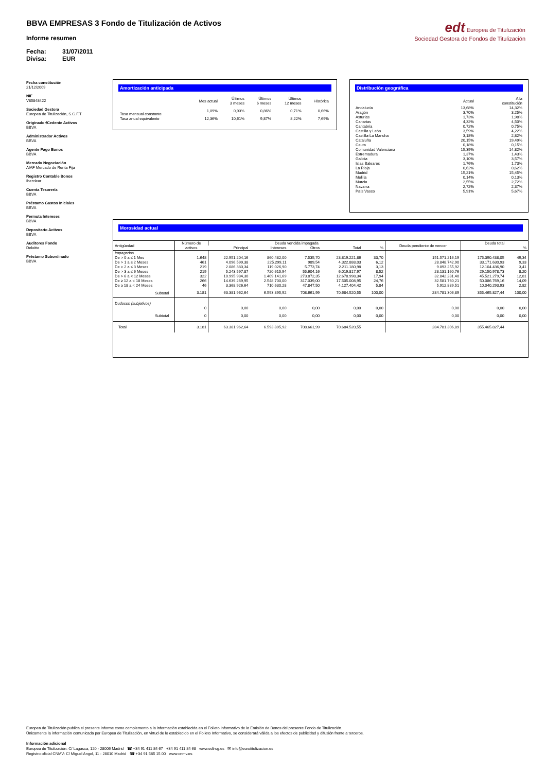BBVA EMPRESAS 3 Fondo de Titulización de Activos
Informe resumen
Fecha: 31/07/2011
Divisa: EUR
edt Europea de Titulización
Sociedad Gestora de Fondos de Titulización
Fecha constitución
21/12/2009
NIF
V85848422
Sociedad Gestora
Europea de Titulización, S.G.F.T
Originador/Cedente Activos
BBVA
Administrador Activos
BBVA
Agente Pago Bonos
BBVA
Mercado Negociación
AIAF Mercado de Renta Fija
Registro Contable Bonos
Iberclear
Cuenta Tesorería
BBVA
Préstamo Gastos Iniciales
BBVA
Permuta Intereses
BBVA
Depositario Activos
BBVA
Auditores Fondo
Deloitte
Préstamo Subordinado
BBVA
Amortización anticipada
| | Mes actual | Últimos 3 meses | Últimos 6 meses | Últimos 12 meses | Histórica |
| --- | --- | --- | --- | --- | --- |
| Tasa mensual constante | 1,09% | 0,93% | 0,86% | 0,71% | 0,66% |
| Tasa anual equivalente | 12,36% | 10,61% | 9,87% | 8,22% | 7,69% |
Distribución geográfica
| | Actual | A la constitución |
| --- | --- | --- |
| Andalucía | 13,68% | 14,32% |
| Aragón | 3,70% | 3,25% |
| Asturias | 1,73% | 1,98% |
| Canarias | 4,32% | 4,50% |
| Cantabria | 0,72% | 0,75% |
| Castilla y León | 3,59% | 4,22% |
| Castilla-La Mancha | 3,18% | 2,82% |
| Cataluña | 20,15% | 19,49% |
| Ceuta | 0,18% | 0,15% |
| Comunidad Valenciana | 15,39% | 14,82% |
| Extremadura | 1,37% | 1,43% |
| Galicia | 3,10% | 3,57% |
| Islas Baleares | 1,76% | 1,73% |
| La Rioja | 0,62% | 0,62% |
| Madrid | 15,21% | 15,45% |
| Melilla | 0,14% | 0,13% |
| Murcia | 2,55% | 2,72% |
| Navarra | 2,72% | 2,37% |
| País Vasco | 5,91% | 5,67% |
Morosidad actual
| Antigüedad | Número de activos | Deuda vencida impagada | | | | | Deuda pendiente de vencer | Deuda total | |
| --- | --- | --- | --- | --- | --- | --- | --- | --- | --- |
| | | Principal | Intereses | Otros | Total | % | | | % |
| Impagados | | | | | | | | | |
| De > 0 a ≤ 1 Mes | 1.648 | 22.951.204,16 | 860.482,00 | 7.535,70 | 23.819.221,86 | 33,70 | 151.571.216,19 | 175.390.438,05 | 49,34 |
| De > 1 a ≤ 2 Meses | 461 | 4.096.599,38 | 225.299,11 | 989,54 | 4.322.888,03 | 6,12 | 28.848.742,90 | 33.171.630,93 | 9,33 |
| De > 2 a ≤ 3 Meses | 219 | 2.086.380,34 | 119.026,90 | 5.773,74 | 2.211.180,98 | 3,13 | 9.893.255,92 | 12.104.436,90 | 3,41 |
| De > 3 a ≤ 6 Meses | 219 | 5.243.597,87 | 720.615,94 | 55.604,16 | 6.019.817,97 | 8,52 | 23.131.160,76 | 29.150.978,73 | 8,20 |
| De > 6 a < 12 Meses | 322 | 10.995.984,30 | 1.409.141,69 | 273.872,35 | 12.678.998,34 | 17,94 | 32.842.281,40 | 45.521.279,74 | 12,81 |
| De ≥ 12 a < 18 Meses | 266 | 14.639.269,95 | 2.548.700,00 | 317.039,00 | 17.505.008,95 | 24,76 | 32.581.760,21 | 50.086.769,16 | 14,09 |
| De ≥ 18 a < 24 Meses | 46 | 3.368.926,64 | 710.630,28 | 47.847,50 | 4.127.404,42 | 5,84 | 5.912.889,51 | 10.040.293,93 | 2,82 |
| Subtotal | 3.181 | 63.381.962,64 | 6.593.895,92 | 708.661,99 | 70.684.520,55 | 100,00 | 284.781.306,89 | 355.465.827,44 | 100,00 |
| Dudosos (subjetivos) | | | | | | | | | |
| | 0 | 0,00 | 0,00 | 0,00 | 0,00 | 0,00 | 0,00 | 0,00 | 0,00 |
| Subtotal | 0 | 0,00 | 0,00 | 0,00 | 0,00 | 0,00 | 0,00 | 0,00 | 0,00 |
| Total | 3.181 | 63.381.962,64 | 6.593.895,92 | 708.661,99 | 70.684.520,55 | | 284.781.306,89 | 355.465.827,44 | |
Europea de Titulización publica el presente informe como complemento a la información establecida en el Folleto Informativo de la Emisión de Bonos del presente Fondo de Titulización.
Únicamente la información comunicada por Europea de Titulización, en virtud de lo establecido en el Folleto Informativo, se considerará válida a los efectos de publicidad y difusión frente a terceros.
Información adicional
Europea de Titulización: C/ Lagasca, 120 - 28006 Madrid ☎ +34 91 411 84 67 +34 91 411 84 68 www.edt-sg.es ✉ info@eurotitulizacion.es
Registro oficial CNMV: C/ Miguel Angel, 11 - 28010 Madrid ☎ +34 91 585 15 00 www.cnmv.es